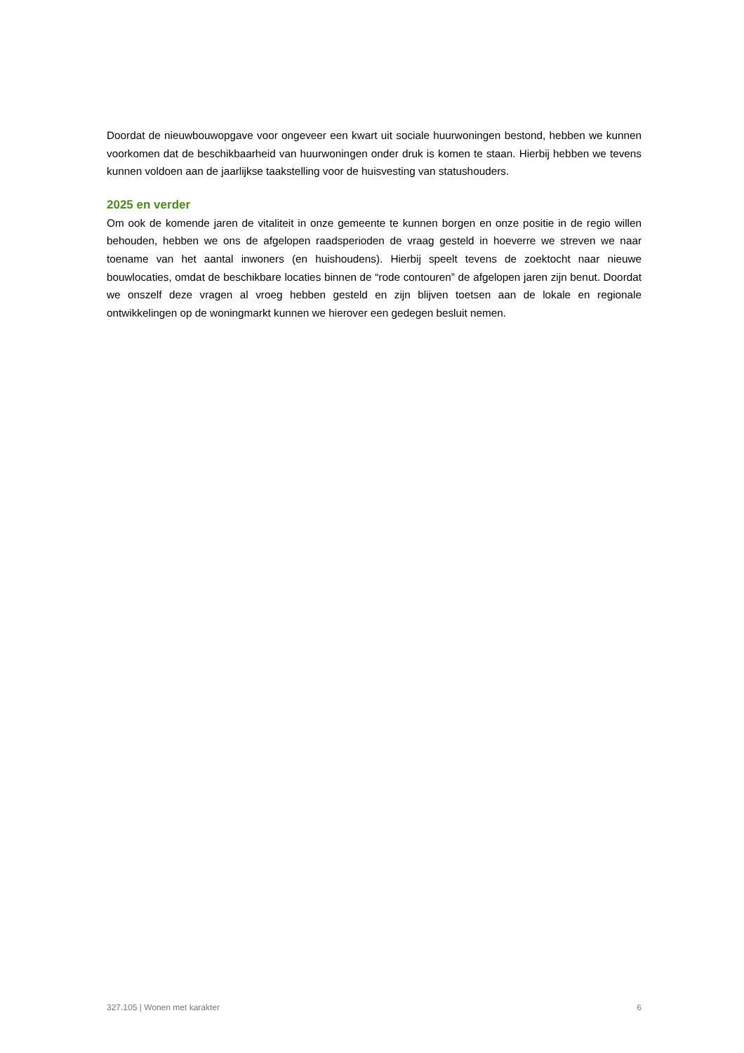Doordat de nieuwbouwopgave voor ongeveer een kwart uit sociale huurwoningen bestond, hebben we kunnen voorkomen dat de beschikbaarheid van huurwoningen onder druk is komen te staan. Hierbij hebben we tevens kunnen voldoen aan de jaarlijkse taakstelling voor de huisvesting van statushouders.
2025 en verder
Om ook de komende jaren de vitaliteit in onze gemeente te kunnen borgen en onze positie in de regio willen behouden, hebben we ons de afgelopen raadsperioden de vraag gesteld in hoeverre we streven we naar toename van het aantal inwoners (en huishoudens). Hierbij speelt tevens de zoektocht naar nieuwe bouwlocaties, omdat de beschikbare locaties binnen de “rode contouren” de afgelopen jaren zijn benut. Doordat we onszelf deze vragen al vroeg hebben gesteld en zijn blijven toetsen aan de lokale en regionale ontwikkelingen op de woningmarkt kunnen we hierover een gedegen besluit nemen.
327.105 | Wonen met karakter 6